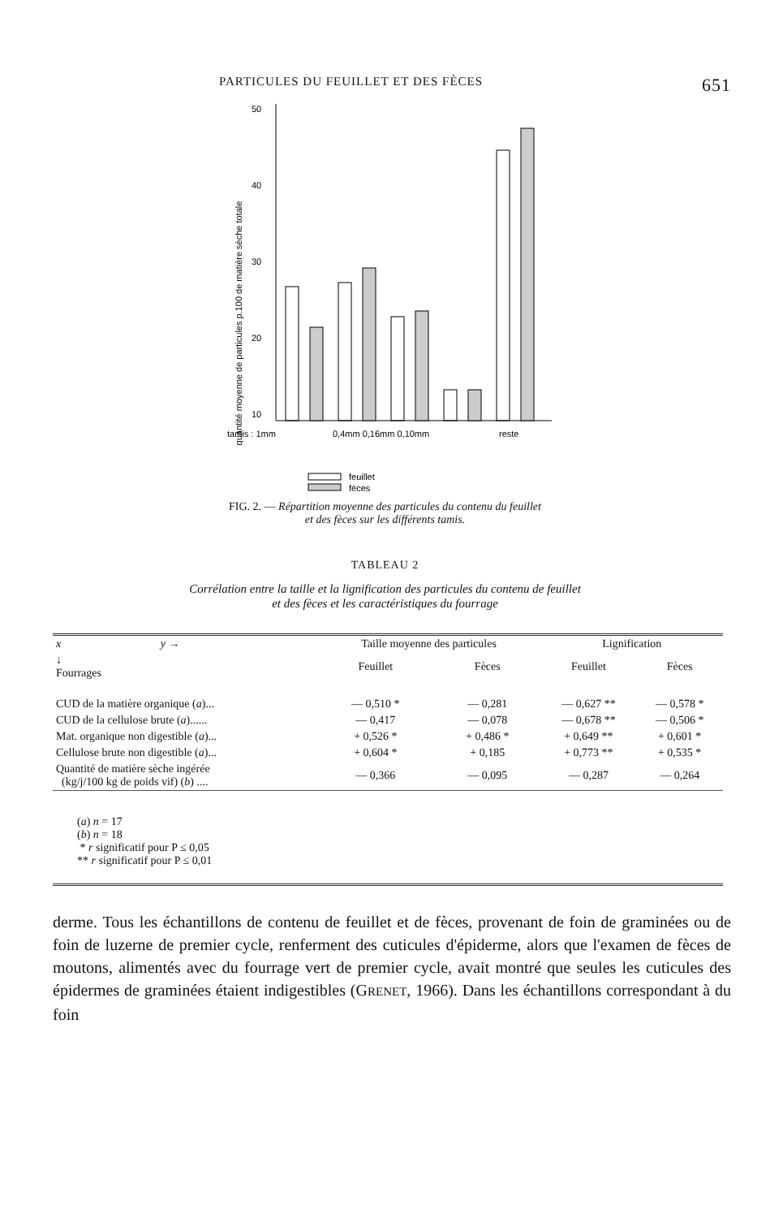PARTICULES DU FEUILLET ET DES FÈCES 651
quantité moyenne de particules p.100 de matière sèche totale
50
40
30
20
10
tamis : 1mm
0,4mm 0,16mm 0,10mm
reste
feuillet
fèces
FIG. 2. — Répartition moyenne des particules du contenu du feuillet
et des fèces sur les différents tamis.
TABLEAU 2
Corrélation entre la taille et la lignification des particules du contenu de feuillet
et des fèces et les caractéristiques du fourrage
| x y → | Taille moyenne des particules | | Lignification | |
| --- | --- | --- | --- | --- |
| ↓ Fourrages | Feuillet | Fèces | Feuillet | Fèces |
| CUD de la matière organique ( a )... | — 0,510 * | — 0,281 | — 0,627 ** | — 0,578 * |
| CUD de la cellulose brute ( a )...... | — 0,417 | — 0,078 | — 0,678 ** | — 0,506 * |
| Mat. organique non digestible ( a )... | + 0,526 * | + 0,486 * | + 0,649 ** | + 0,601 * |
| Cellulose brute non digestible ( a )... | + 0,604 * | + 0,185 | + 0,773 ** | + 0,535 * |
| Quantité de matière sèche ingérée (kg/j/100 kg de poids vif) ( b ) .... | — 0,366 | — 0,095 | — 0,287 | — 0,264 |
| ( a ) n = 17 ( b ) n = 18 * r significatif pour P ≤ 0,05 ** r significatif pour P ≤ 0,01 | | | | |
derme. Tous les échantillons de contenu de feuillet et de fèces, provenant de foin de graminées ou de foin de luzerne de premier cycle, renferment des cuticules d'épiderme, alors que l'examen de fèces de moutons, alimentés avec du fourrage vert de premier cycle, avait montré que seules les cuticules des épidermes de graminées étaient indigestibles (GRENET, 1966). Dans les échantillons correspondant à du foin